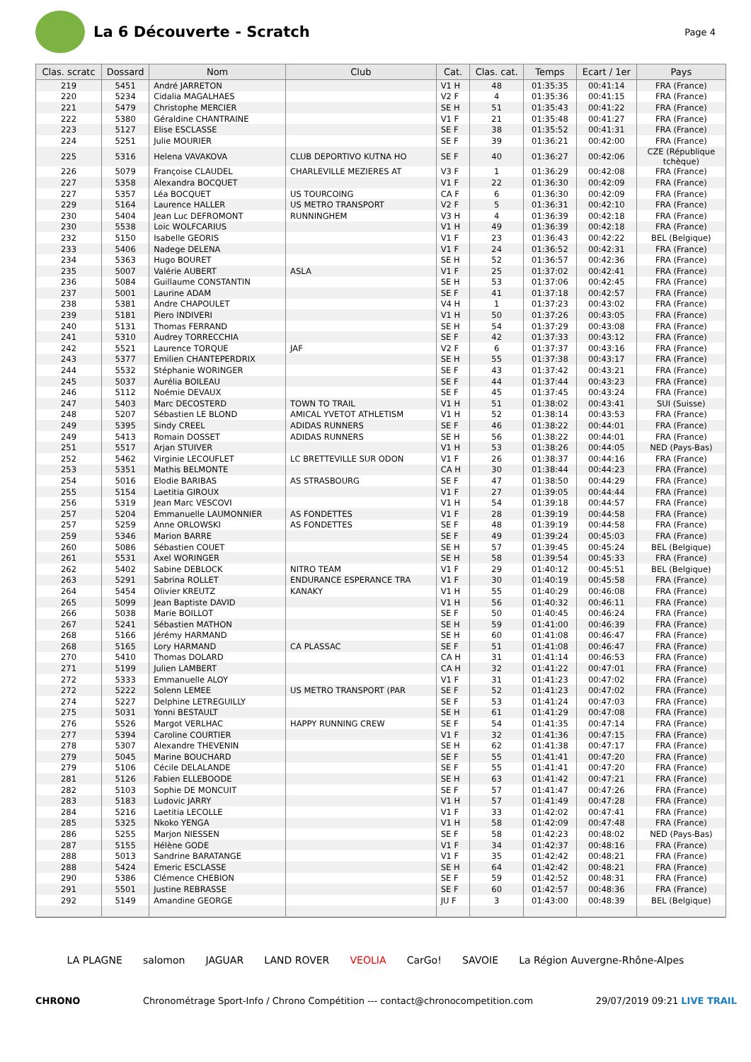La 6 Découverte - Scratch
Page 4
| Clas. scratc | Dossard | Nom | Club | Cat. | Clas. cat. | Temps | Ecart / 1er | Pays |
| --- | --- | --- | --- | --- | --- | --- | --- | --- |
| 219 | 5451 | André JARRETON | | V1 H | 48 | 01:35:35 | 00:41:14 | FRA (France) |
| 220 | 5234 | Cidalia MAGALHAES | | V2 F | 4 | 01:35:36 | 00:41:15 | FRA (France) |
| 221 | 5479 | Christophe MERCIER | | SE H | 51 | 01:35:43 | 00:41:22 | FRA (France) |
| 222 | 5380 | Géraldine CHANTRAINE | | V1 F | 21 | 01:35:48 | 00:41:27 | FRA (France) |
| 223 | 5127 | Elise ESCLASSE | | SE F | 38 | 01:35:52 | 00:41:31 | FRA (France) |
| 224 | 5251 | Julie MOURIER | | SE F | 39 | 01:36:21 | 00:42:00 | FRA (France) |
| 225 | 5316 | Helena VAVAKOVA | CLUB DEPORTIVO KUTNA HO | SE F | 40 | 01:36:27 | 00:42:06 | CZE (République tchèque) |
| 226 | 5079 | Françoise CLAUDEL | CHARLEVILLE MEZIERES AT | V3 F | 1 | 01:36:29 | 00:42:08 | FRA (France) |
| 227 | 5358 | Alexandra BOCQUET | | V1 F | 22 | 01:36:30 | 00:42:09 | FRA (France) |
| 227 | 5357 | Léa BOCQUET | US TOURCOING | CA F | 6 | 01:36:30 | 00:42:09 | FRA (France) |
| 229 | 5164 | Laurence HALLER | US METRO TRANSPORT | V2 F | 5 | 01:36:31 | 00:42:10 | FRA (France) |
| 230 | 5404 | Jean Luc DEFROMONT | RUNNINGHEM | V3 H | 4 | 01:36:39 | 00:42:18 | FRA (France) |
| 230 | 5538 | Loic WOLFCARIUS | | V1 H | 49 | 01:36:39 | 00:42:18 | FRA (France) |
| 232 | 5150 | Isabelle GEORIS | | V1 F | 23 | 01:36:43 | 00:42:22 | BEL (Belgique) |
| 233 | 5406 | Nadege DELENA | | V1 F | 24 | 01:36:52 | 00:42:31 | FRA (France) |
| 234 | 5363 | Hugo BOURET | | SE H | 52 | 01:36:57 | 00:42:36 | FRA (France) |
| 235 | 5007 | Valérie AUBERT | ASLA | V1 F | 25 | 01:37:02 | 00:42:41 | FRA (France) |
| 236 | 5084 | Guillaume CONSTANTIN | | SE H | 53 | 01:37:06 | 00:42:45 | FRA (France) |
| 237 | 5001 | Laurine ADAM | | SE F | 41 | 01:37:18 | 00:42:57 | FRA (France) |
| 238 | 5381 | Andre CHAPOULET | | V4 H | 1 | 01:37:23 | 00:43:02 | FRA (France) |
| 239 | 5181 | Piero INDIVERI | | V1 H | 50 | 01:37:26 | 00:43:05 | FRA (France) |
| 240 | 5131 | Thomas FERRAND | | SE H | 54 | 01:37:29 | 00:43:08 | FRA (France) |
| 241 | 5310 | Audrey TORRECCHIA | | SE F | 42 | 01:37:33 | 00:43:12 | FRA (France) |
| 242 | 5521 | Laurence TORQUE | JAF | V2 F | 6 | 01:37:37 | 00:43:16 | FRA (France) |
| 243 | 5377 | Emilien CHANTEPERDRIX | | SE H | 55 | 01:37:38 | 00:43:17 | FRA (France) |
| 244 | 5532 | Stéphanie WORINGER | | SE F | 43 | 01:37:42 | 00:43:21 | FRA (France) |
| 245 | 5037 | Aurélia BOILEAU | | SE F | 44 | 01:37:44 | 00:43:23 | FRA (France) |
| 246 | 5112 | Noémie DEVAUX | | SE F | 45 | 01:37:45 | 00:43:24 | FRA (France) |
| 247 | 5403 | Marc DECOSTERD | TOWN TO TRAIL | V1 H | 51 | 01:38:02 | 00:43:41 | SUI (Suisse) |
| 248 | 5207 | Sébastien LE BLOND | AMICAL YVETOT ATHLETISM | V1 H | 52 | 01:38:14 | 00:43:53 | FRA (France) |
| 249 | 5395 | Sindy CREEL | ADIDAS RUNNERS | SE F | 46 | 01:38:22 | 00:44:01 | FRA (France) |
| 249 | 5413 | Romain DOSSET | ADIDAS RUNNERS | SE H | 56 | 01:38:22 | 00:44:01 | FRA (France) |
| 251 | 5517 | Arjan STUIVER | | V1 H | 53 | 01:38:26 | 00:44:05 | NED (Pays-Bas) |
| 252 | 5462 | Virginie LECOUFLET | LC BRETTEVILLE SUR ODON | V1 F | 26 | 01:38:37 | 00:44:16 | FRA (France) |
| 253 | 5351 | Mathis BELMONTE | | CA H | 30 | 01:38:44 | 00:44:23 | FRA (France) |
| 254 | 5016 | Elodie BARIBAS | AS STRASBOURG | SE F | 47 | 01:38:50 | 00:44:29 | FRA (France) |
| 255 | 5154 | Laetitia GIROUX | | V1 F | 27 | 01:39:05 | 00:44:44 | FRA (France) |
| 256 | 5319 | Jean Marc VESCOVI | | V1 H | 54 | 01:39:18 | 00:44:57 | FRA (France) |
| 257 | 5204 | Emmanuelle LAUMONNIER | AS FONDETTES | V1 F | 28 | 01:39:19 | 00:44:58 | FRA (France) |
| 257 | 5259 | Anne ORLOWSKI | AS FONDETTES | SE F | 48 | 01:39:19 | 00:44:58 | FRA (France) |
| 259 | 5346 | Marion BARRE | | SE F | 49 | 01:39:24 | 00:45:03 | FRA (France) |
| 260 | 5086 | Sébastien COUET | | SE H | 57 | 01:39:45 | 00:45:24 | BEL (Belgique) |
| 261 | 5531 | Axel WORINGER | | SE H | 58 | 01:39:54 | 00:45:33 | FRA (France) |
| 262 | 5402 | Sabine DEBLOCK | NITRO TEAM | V1 F | 29 | 01:40:12 | 00:45:51 | BEL (Belgique) |
| 263 | 5291 | Sabrina ROLLET | ENDURANCE ESPERANCE TRA | V1 F | 30 | 01:40:19 | 00:45:58 | FRA (France) |
| 264 | 5454 | Olivier KREUTZ | KANAKY | V1 H | 55 | 01:40:29 | 00:46:08 | FRA (France) |
| 265 | 5099 | Jean Baptiste DAVID | | V1 H | 56 | 01:40:32 | 00:46:11 | FRA (France) |
| 266 | 5038 | Marie BOILLOT | | SE F | 50 | 01:40:45 | 00:46:24 | FRA (France) |
| 267 | 5241 | Sébastien MATHON | | SE H | 59 | 01:41:00 | 00:46:39 | FRA (France) |
| 268 | 5166 | Jérémy HARMAND | | SE H | 60 | 01:41:08 | 00:46:47 | FRA (France) |
| 268 | 5165 | Lory HARMAND | CA PLASSAC | SE F | 51 | 01:41:08 | 00:46:47 | FRA (France) |
| 270 | 5410 | Thomas DOLARD | | CA H | 31 | 01:41:14 | 00:46:53 | FRA (France) |
| 271 | 5199 | Julien LAMBERT | | CA H | 32 | 01:41:22 | 00:47:01 | FRA (France) |
| 272 | 5333 | Emmanuelle ALOY | | V1 F | 31 | 01:41:23 | 00:47:02 | FRA (France) |
| 272 | 5222 | Solenn LEMEE | US METRO TRANSPORT (PAR | SE F | 52 | 01:41:23 | 00:47:02 | FRA (France) |
| 274 | 5227 | Delphine LETREGUILLY | | SE F | 53 | 01:41:24 | 00:47:03 | FRA (France) |
| 275 | 5031 | Yonni BESTAULT | | SE H | 61 | 01:41:29 | 00:47:08 | FRA (France) |
| 276 | 5526 | Margot VERLHAC | HAPPY RUNNING CREW | SE F | 54 | 01:41:35 | 00:47:14 | FRA (France) |
| 277 | 5394 | Caroline COURTIER | | V1 F | 32 | 01:41:36 | 00:47:15 | FRA (France) |
| 278 | 5307 | Alexandre THEVENIN | | SE H | 62 | 01:41:38 | 00:47:17 | FRA (France) |
| 279 | 5045 | Marine BOUCHARD | | SE F | 55 | 01:41:41 | 00:47:20 | FRA (France) |
| 279 | 5106 | Cécile DELALANDE | | SE F | 55 | 01:41:41 | 00:47:20 | FRA (France) |
| 281 | 5126 | Fabien ELLEBOODE | | SE H | 63 | 01:41:42 | 00:47:21 | FRA (France) |
| 282 | 5103 | Sophie DE MONCUIT | | SE F | 57 | 01:41:47 | 00:47:26 | FRA (France) |
| 283 | 5183 | Ludovic JARRY | | V1 H | 57 | 01:41:49 | 00:47:28 | FRA (France) |
| 284 | 5216 | Laetitia LECOLLE | | V1 F | 33 | 01:42:02 | 00:47:41 | FRA (France) |
| 285 | 5325 | Nkoko YENGA | | V1 H | 58 | 01:42:09 | 00:47:48 | FRA (France) |
| 286 | 5255 | Marjon NIESSEN | | SE F | 58 | 01:42:23 | 00:48:02 | NED (Pays-Bas) |
| 287 | 5155 | Hélène GODE | | V1 F | 34 | 01:42:37 | 00:48:16 | FRA (France) |
| 288 | 5013 | Sandrine BARATANGE | | V1 F | 35 | 01:42:42 | 00:48:21 | FRA (France) |
| 288 | 5424 | Emeric ESCLASSE | | SE H | 64 | 01:42:42 | 00:48:21 | FRA (France) |
| 290 | 5386 | Clémence CHEBION | | SE F | 59 | 01:42:52 | 00:48:31 | FRA (France) |
| 291 | 5501 | Justine REBRASSE | | SE F | 60 | 01:42:57 | 00:48:36 | FRA (France) |
| 292 | 5149 | Amandine GEORGE | | JU F | 3 | 01:43:00 | 00:48:39 | BEL (Belgique) |
LA PLAGNE salomon JAGUAR LAND ROVER VEOLIA CarGo! SAVOIE La Région Auvergne-Rhône-Alpes
CHRONO Chronométrage Sport-Info / Chrono Compétition --- contact@chronocompetition.com 29/07/2019 09:21 LIVE TRAIL